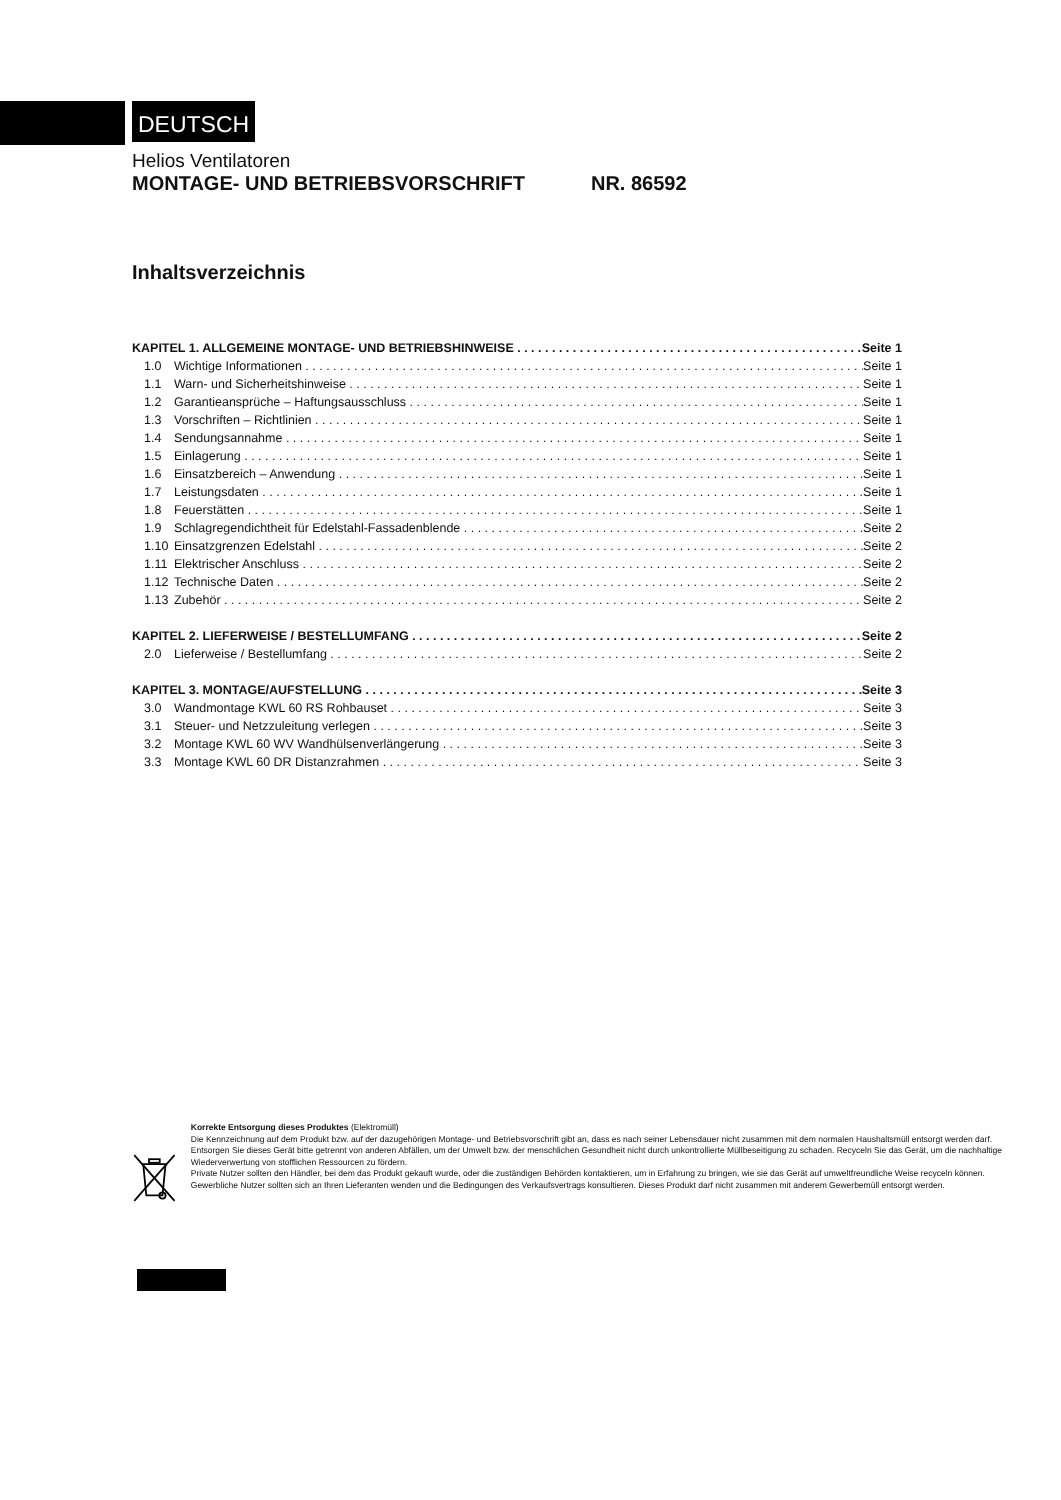DEUTSCH
Helios Ventilatoren
MONTAGE- UND BETRIEBSVORSCHRIFT NR. 86592
Inhaltsverzeichnis
KAPITEL 1. ALLGEMEINE MONTAGE- UND BETRIEBSHINWEISE Seite 1
1.0 Wichtige Informationen Seite 1
1.1 Warn- und Sicherheitshinweise Seite 1
1.2 Garantieansprüche – Haftungsausschluss Seite 1
1.3 Vorschriften – Richtlinien Seite 1
1.4 Sendungsannahme Seite 1
1.5 Einlagerung Seite 1
1.6 Einsatzbereich – Anwendung Seite 1
1.7 Leistungsdaten Seite 1
1.8 Feuerstätten Seite 1
1.9 Schlagregendichtheit für Edelstahl-Fassadenblende Seite 2
1.10 Einsatzgrenzen Edelstahl Seite 2
1.11 Elektrischer Anschluss Seite 2
1.12 Technische Daten Seite 2
1.13 Zubehör Seite 2
KAPITEL 2. LIEFERWEISE / BESTELLUMFANG Seite 2
2.0 Lieferweise / Bestellumfang Seite 2
KAPITEL 3. MONTAGE/AUFSTELLUNG Seite 3
3.0 Wandmontage KWL 60 RS Rohbauset Seite 3
3.1 Steuer- und Netzzuleitung verlegen Seite 3
3.2 Montage KWL 60 WV Wandhülsenverlängerung Seite 3
3.3 Montage KWL 60 DR Distanzrahmen Seite 3
Korrekte Entsorgung dieses Produktes (Elektromüll)
Die Kennzeichnung auf dem Produkt bzw. auf der dazugehörigen Montage- und Betriebsvorschrift gibt an, dass es nach seiner Lebensdauer nicht zusammen mit dem normalen Haushaltsmüll entsorgt werden darf. Entsorgen Sie dieses Gerät bitte getrennt von anderen Abfällen, um der Umwelt bzw. der menschlichen Gesundheit nicht durch unkontrollierte Müllbeseitigung zu schaden. Recyceln Sie das Gerät, um die nachhaltige Wiederverwertung von stofflichen Ressourcen zu fördern.
Private Nutzer sollten den Händler, bei dem das Produkt gekauft wurde, oder die zuständigen Behörden kontaktieren, um in Erfahrung zu bringen, wie sie das Gerät auf umweltfreundliche Weise recyceln können.
Gewerbliche Nutzer sollten sich an Ihren Lieferanten wenden und die Bedingungen des Verkaufsvertrags konsultieren. Dieses Produkt darf nicht zusammen mit anderem Gewerbemüll entsorgt werden.